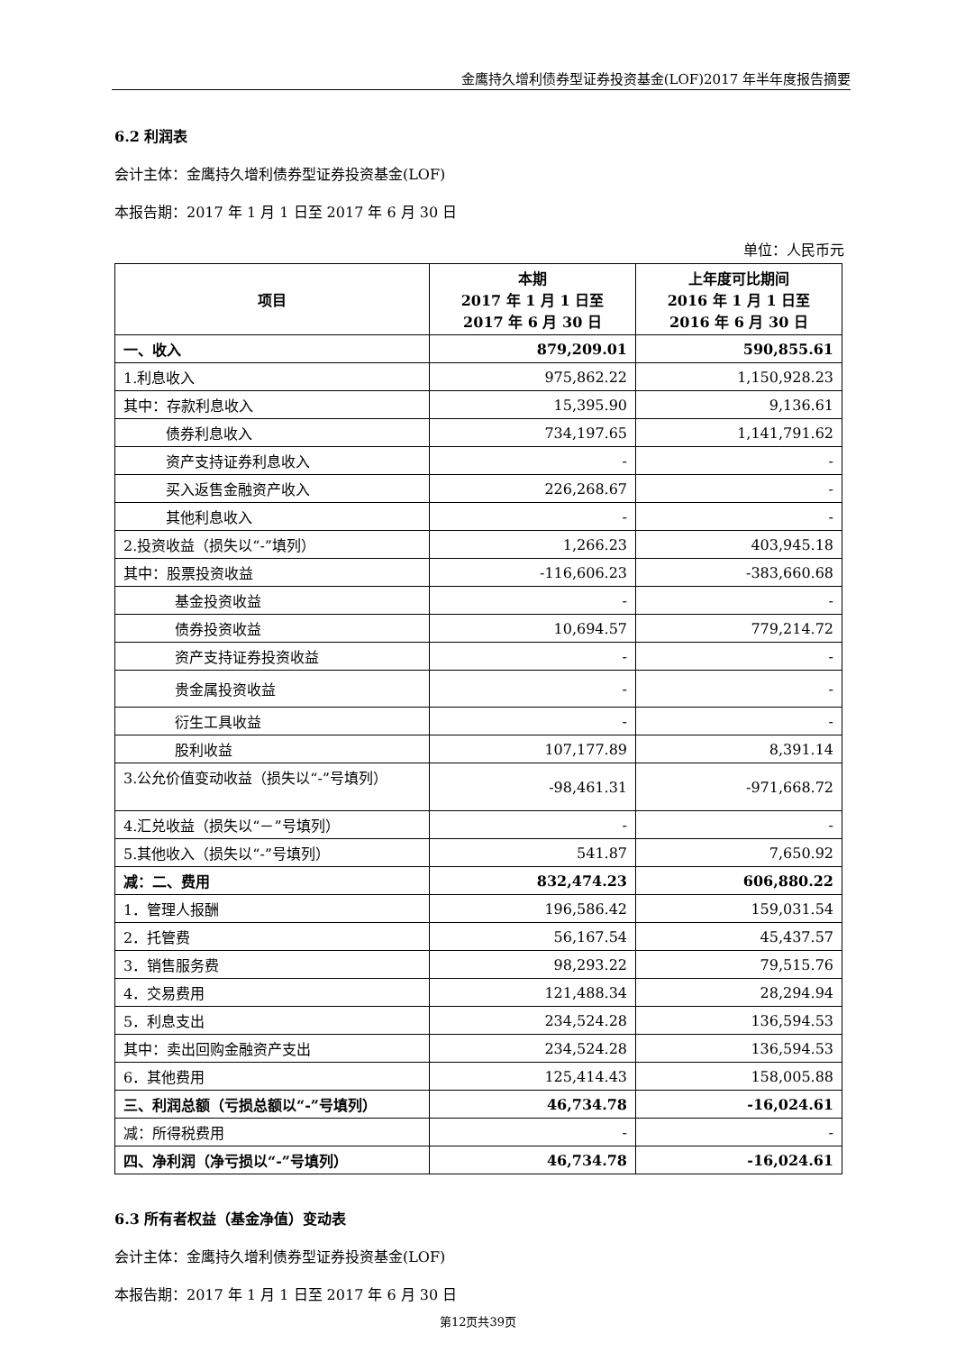金鹰持久增利债券型证券投资基金(LOF)2017 年半年度报告摘要
6.2 利润表
会计主体：金鹰持久增利债券型证券投资基金(LOF)
本报告期：2017 年 1 月 1 日至 2017 年 6 月 30 日
单位：人民币元
| 项目 | 本期 2017 年 1 月 1 日至 2017 年 6 月 30 日 | 上年度可比期间 2016 年 1 月 1 日至 2016 年 6 月 30 日 |
| --- | --- | --- |
| 一、收入 | 879,209.01 | 590,855.61 |
| 1.利息收入 | 975,862.22 | 1,150,928.23 |
| 其中：存款利息收入 | 15,395.90 | 9,136.61 |
| 债券利息收入 | 734,197.65 | 1,141,791.62 |
| 资产支持证券利息收入 | - | - |
| 买入返售金融资产收入 | 226,268.67 | - |
| 其他利息收入 | - | - |
| 2.投资收益（损失以“-”填列） | 1,266.23 | 403,945.18 |
| 其中：股票投资收益 | -116,606.23 | -383,660.68 |
| 基金投资收益 | - | - |
| 债券投资收益 | 10,694.57 | 779,214.72 |
| 资产支持证券投资收益 | - | - |
| 贵金属投资收益 | - | - |
| 衍生工具收益 | - | - |
| 股利收益 | 107,177.89 | 8,391.14 |
| 3.公允价值变动收益（损失以“-”号填列） | -98,461.31 | -971,668.72 |
| 4.汇兑收益（损失以“－”号填列） | - | - |
| 5.其他收入（损失以“-”号填列） | 541.87 | 7,650.92 |
| 减：二、费用 | 832,474.23 | 606,880.22 |
| 1．管理人报酬 | 196,586.42 | 159,031.54 |
| 2．托管费 | 56,167.54 | 45,437.57 |
| 3．销售服务费 | 98,293.22 | 79,515.76 |
| 4．交易费用 | 121,488.34 | 28,294.94 |
| 5．利息支出 | 234,524.28 | 136,594.53 |
| 其中：卖出回购金融资产支出 | 234,524.28 | 136,594.53 |
| 6．其他费用 | 125,414.43 | 158,005.88 |
| 三、利润总额（亏损总额以“-”号填列） | 46,734.78 | -16,024.61 |
| 减：所得税费用 | - | - |
| 四、净利润（净亏损以“-”号填列） | 46,734.78 | -16,024.61 |
6.3 所有者权益（基金净值）变动表
会计主体：金鹰持久增利债券型证券投资基金(LOF)
本报告期：2017 年 1 月 1 日至 2017 年 6 月 30 日
第12页共39页